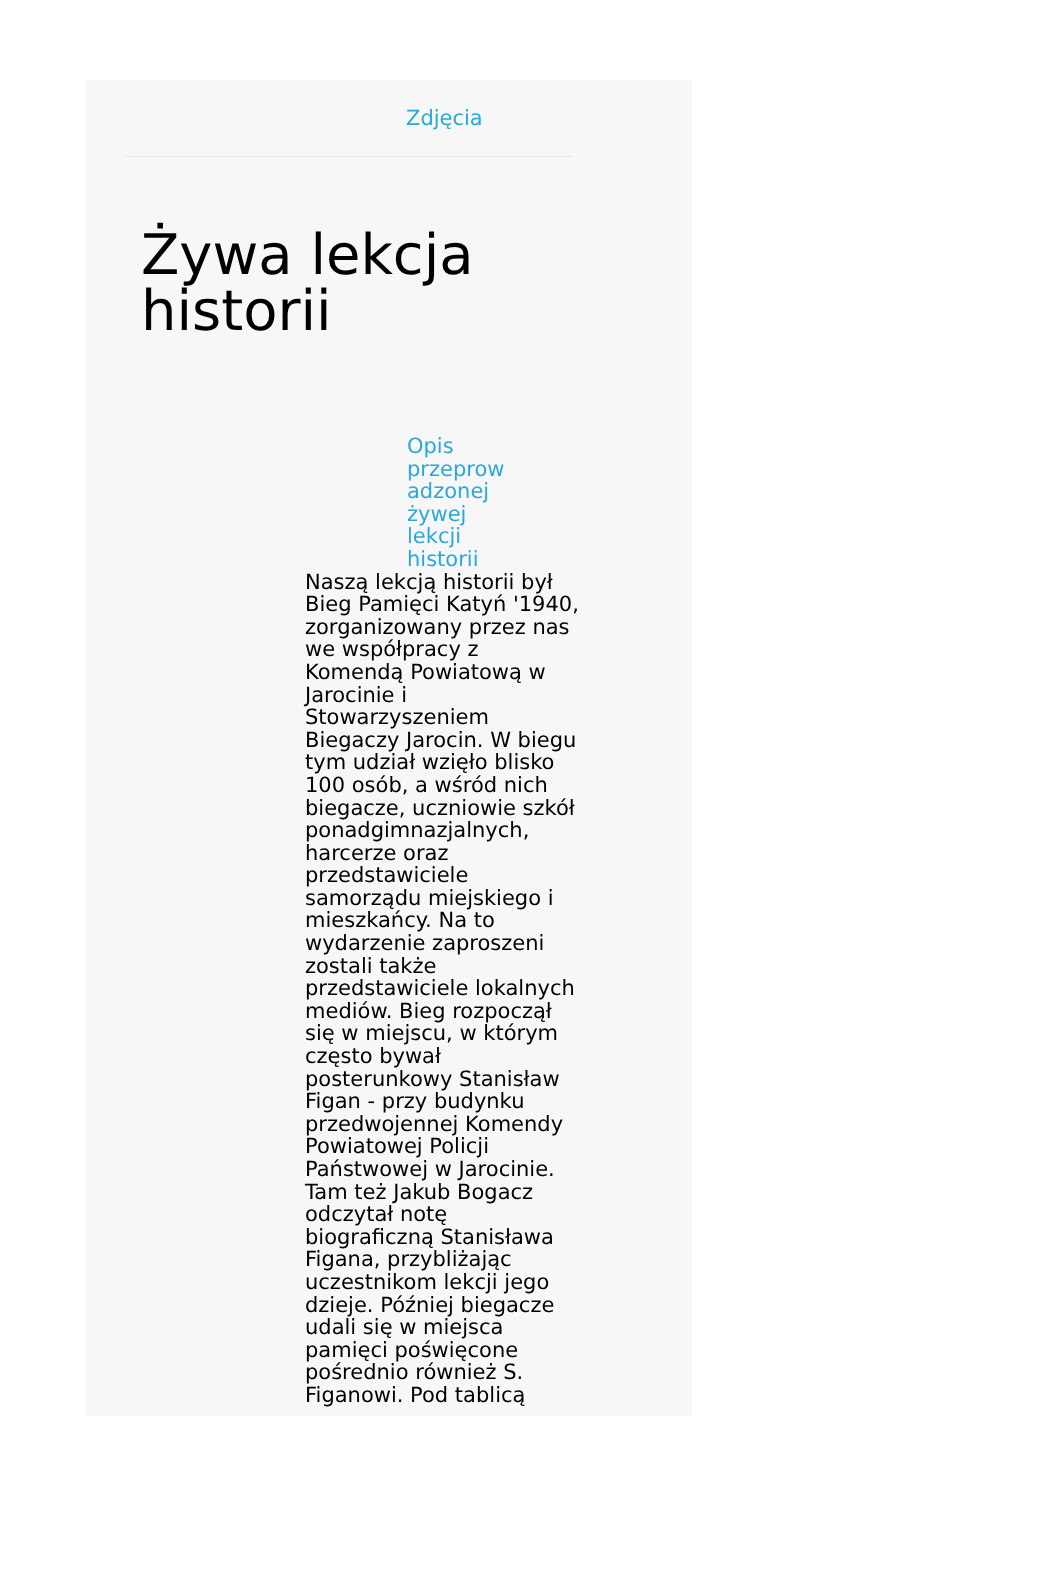Zdjęcia
Żywa lekcja
historii
Opis
przeprow
adzonej
żywej
lekcji
historii
Naszą lekcją historii był Bieg Pamięci Katyń '1940, zorganizowany przez nas we współpracy z Komendą Powiatową w Jarocinie i Stowarzyszeniem Biegaczy Jarocin. W biegu tym udział wzięło blisko 100 osób, a wśród nich biegacze, uczniowie szkół ponadgimnazjalnych, harcerze oraz przedstawiciele samorządu miejskiego i mieszkańcy. Na to wydarzenie zaproszeni zostali także przedstawiciele lokalnych mediów. Bieg rozpoczął się w miejscu, w którym często bywał posterunkowy Stanisław Figan - przy budynku przedwojennej Komendy Powiatowej Policji Państwowej w Jarocinie. Tam też Jakub Bogacz odczytał notę biograficzną Stanisława Figana, przybliżając uczestnikom lekcji jego dzieje. Później biegacze udali się w miejsca pamięci poświęcone pośrednio również S. Figanowi. Pod tablicą